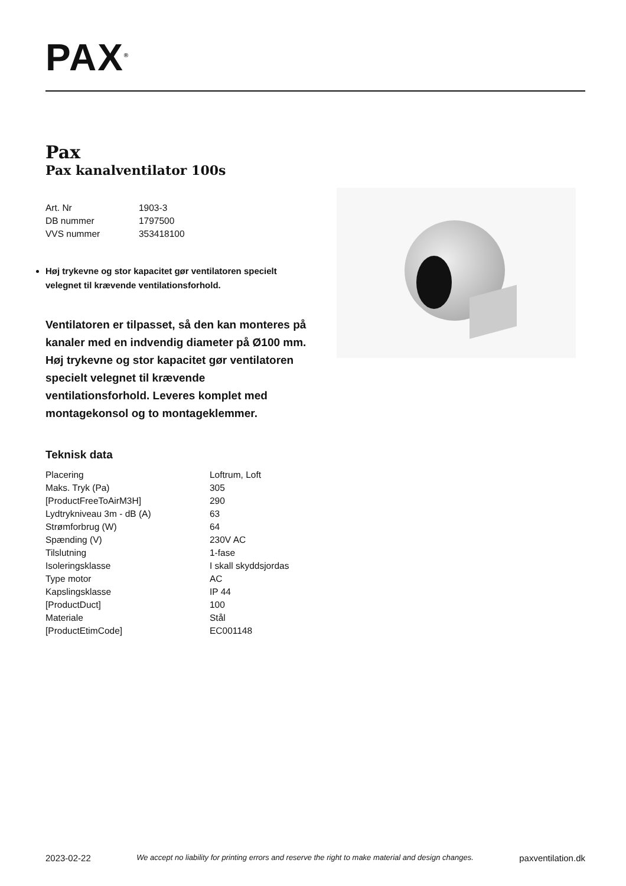PAX<sup>®</sup>
Pax
Pax kanalventilator 100s
| Art. Nr | 1903-3 |
| DB nummer | 1797500 |
| VVS nummer | 353418100 |
Høj trykevne og stor kapacitet gør ventilatoren specielt velegnet til krævende ventilationsforhold.
Ventilatoren er tilpasset, så den kan monteres på kanaler med en indvendig diameter på Ø100 mm. Høj trykevne og stor kapacitet gør ventilatoren specielt velegnet til krævende ventilationsforhold. Leveres komplet med montagekonsol og to montageklemmer.
Teknisk data
| Placering | Loftrum, Loft |
| Maks. Tryk (Pa) | 305 |
| [ProductFreeToAirM3H] | 290 |
| Lydtrykniveau 3m - dB (A) | 63 |
| Strømforbrug (W) | 64 |
| Spænding (V) | 230V AC |
| Tilslutning | 1-fase |
| Isoleringsklasse | I skall skyddsjordas |
| Type motor | AC |
| Kapslingsklasse | IP 44 |
| [ProductDuct] | 100 |
| Materiale | Stål |
| [ProductEtimCode] | EC001148 |
2023-02-22 We accept no liability for printing errors and reserve the right to make material and design changes. paxventilation.dk